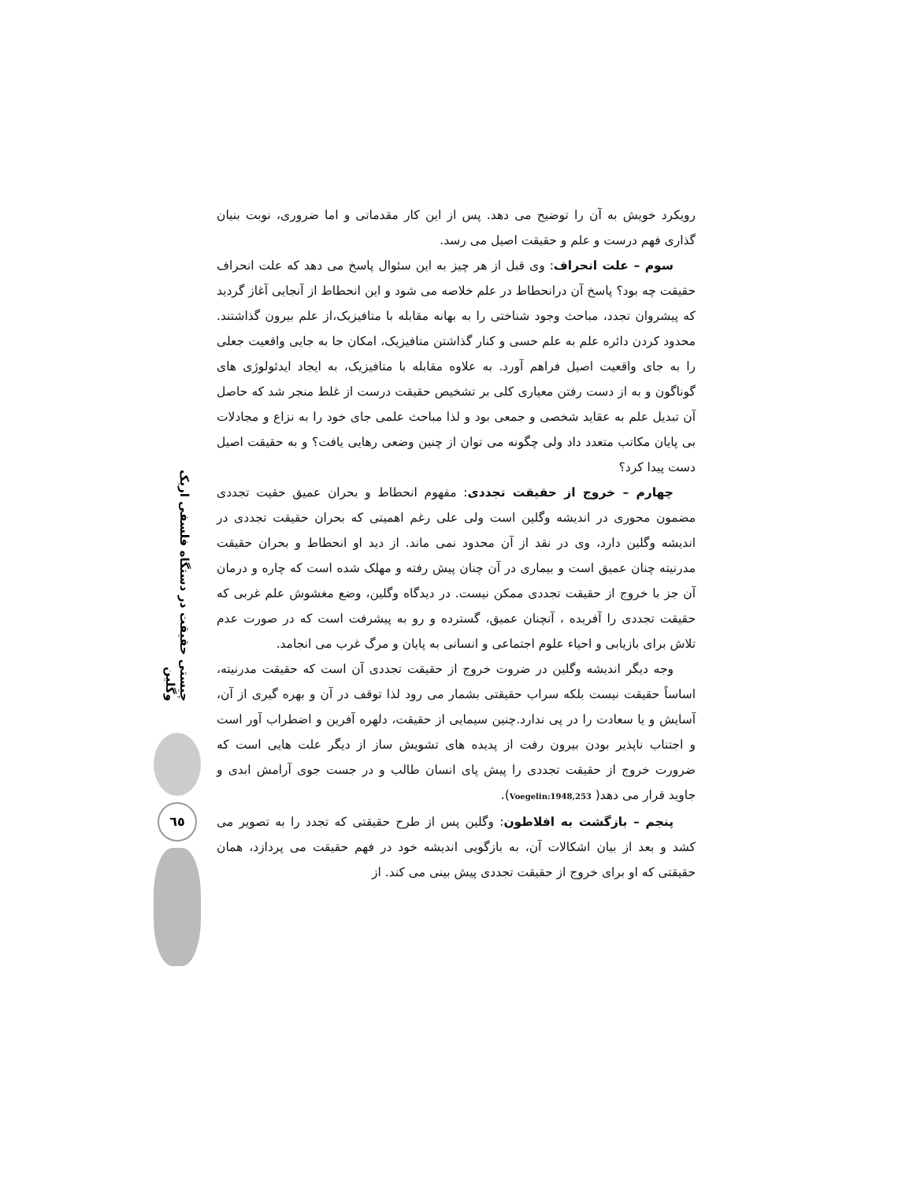چیستی حقیقت در دستگاه فلسفی اریک وگلین
٦٥
رویکرد خویش به آن را توضیح می دهد. پس از این کار مقدماتی و اما ضروری، نوبت بنیان گذاری فهم درست و علم و حقیقت اصیل می رسد.
سوم – علت انحراف: وی قبل از هر چیز به این سئوال پاسخ می دهد که علت انحراف حقیقت چه بود؟ پاسخ آن درانحطاط در علم خلاصه می شود و این انحطاط از آنجایی آغاز گردید که پیشروان تجدد، مباحث وجود شناختی را به بهانه مقابله با متافیزیک،از علم بیرون گذاشتند. محدود کردن دائره علم به علم حسی و کنار گذاشتن متافیزیک، امکان جا به جایی واقعیت جعلی را به جای واقعیت اصیل فراهم آورد. به علاوه مقابله با متافیزیک، به ایجاد ایدئولوژی های گوناگون و به از دست رفتن معیاری کلی بر تشخیص حقیقت درست از غلط منجر شد که حاصل آن تبدیل علم به عقاید شخصی و جمعی بود و لذا مباحث علمی جای خود را به نزاع و مجادلات بی پایان مکاتب متعدد داد ولی چگونه می توان از چنین وضعی رهایی یافت؟ و به حقیقت اصیل دست پیدا کرد؟
چهارم – خروج از حقیقت تجددی: مفهوم انحطاط و بحران عمیق حقیت تجددی مضمون محوری در اندیشه وگلین است ولی علی رغم اهمیتی که بحران حقیقت تجددی در اندیشه وگلین دارد، وی در نقد از آن محدود نمی ماند. از دید او انحطاط و بحران حقیقت مدرنیته چنان عمیق است و بیماری در آن چنان پیش رفته و مهلک شده است که چاره و درمان آن جز با خروج از حقیقت تجددی ممکن نیست. در دیدگاه وگلین، وضع مغشوش علم غربی که حقیقت تجددی را آفریده ، آنچنان عمیق، گسترده و رو به پیشرفت است که در صورت عدم تلاش برای بازیابی و احیاء علوم اجتماعی و انسانی به پایان و مرگ غرب می انجامد.
وجه دیگر اندیشه وگلین در ضروت خروج از حقیقت تجددی آن است که حقیقت مدرنیته، اساساً حقیقت نیست بلکه سراب حقیقتی بشمار می رود لذا توقف در آن و بهره گیری از آن، آسایش و یا سعادت را در پی ندارد.چنین سیمایی از حقیقت، دلهره آفرین و اضطراب آور است و اجتناب ناپذیر بودن بیرون رفت از پدیده های تشویش ساز از دیگر علت هایی است که ضرورت خروج از حقیقت تجددی را پیش پای انسان طالب و در جست جوی آرامش ابدی و جاوید قرار می دهد( Voegelin:1948,253).
پنجم – بازگشت به افلاطون: وگلین پس از طرح حقیقتی که تجدد را به تصویر می کشد و بعد از بیان اشکالات آن، به بازگویی اندیشه خود در فهم حقیقت می پردازد، همان حقیقتی که او برای خروج از حقیقت تجددی پیش بینی می کند. از